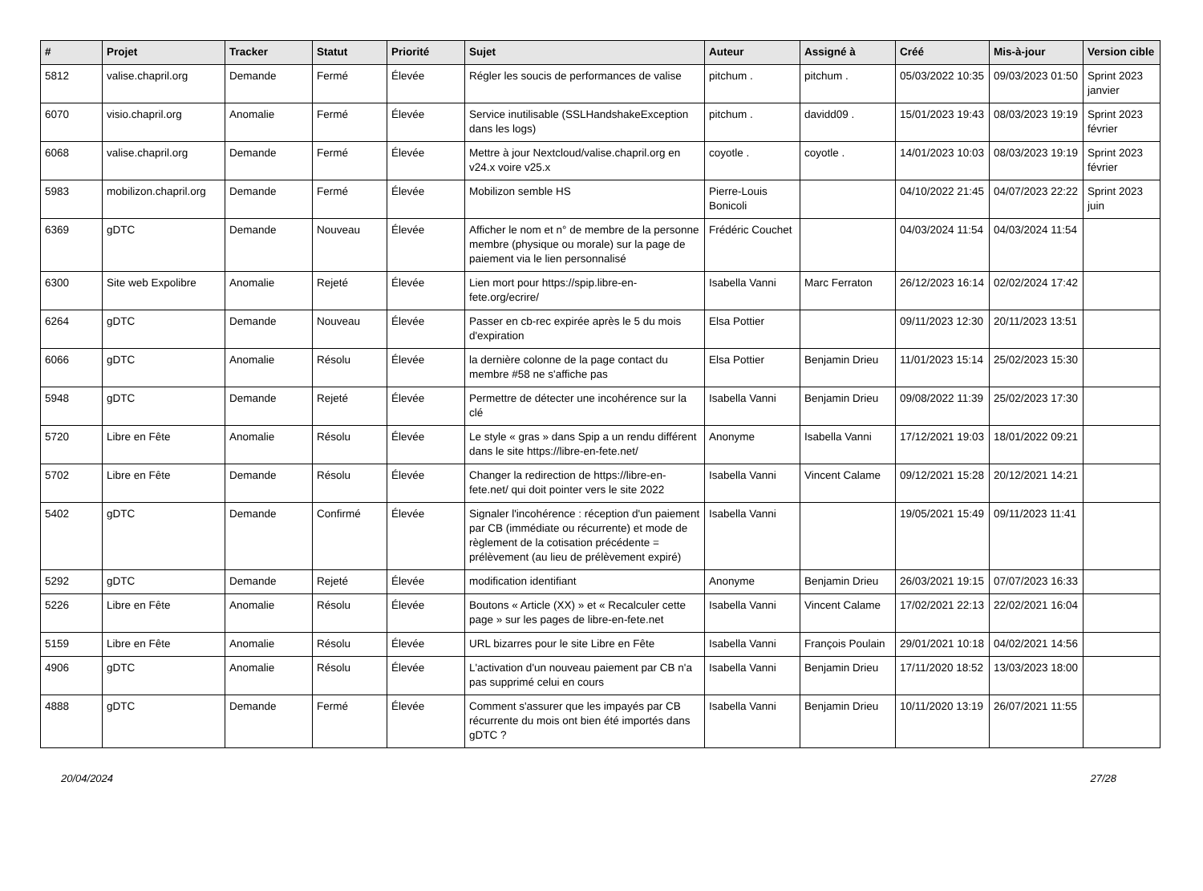| # | Projet | Tracker | Statut | Priorité | Sujet | Auteur | Assigné à | Créé | Mis-à-jour | Version cible |
| --- | --- | --- | --- | --- | --- | --- | --- | --- | --- | --- |
| 5812 | valise.chapril.org | Demande | Fermé | Élevée | Régler les soucis de performances de valise | pitchum . | pitchum . | 05/03/2022 10:35 | 09/03/2023 01:50 | Sprint 2023 janvier |
| 6070 | visio.chapril.org | Anomalie | Fermé | Élevée | Service inutilisable (SSLHandshakeException dans les logs) | pitchum . | davidd09 . | 15/01/2023 19:43 | 08/03/2023 19:19 | Sprint 2023 février |
| 6068 | valise.chapril.org | Demande | Fermé | Élevée | Mettre à jour Nextcloud/valise.chapril.org en v24.x voire v25.x | coyotle . | coyotle . | 14/01/2023 10:03 | 08/03/2023 19:19 | Sprint 2023 février |
| 5983 | mobilizon.chapril.org | Demande | Fermé | Élevée | Mobilizon semble HS | Pierre-Louis Bonicoli | | 04/10/2022 21:45 | 04/07/2023 22:22 | Sprint 2023 juin |
| 6369 | gDTC | Demande | Nouveau | Élevée | Afficher le nom et n° de membre de la personne membre (physique ou morale) sur la page de paiement via le lien personnalisé | Frédéric Couchet | | 04/03/2024 11:54 | 04/03/2024 11:54 | |
| 6300 | Site web Expolibre | Anomalie | Rejeté | Élevée | Lien mort pour https://spip.libre-en-fete.org/ecrire/ | Isabella Vanni | Marc Ferraton | 26/12/2023 16:14 | 02/02/2024 17:42 | |
| 6264 | gDTC | Demande | Nouveau | Élevée | Passer en cb-rec expirée après le 5 du mois d'expiration | Elsa Pottier | | 09/11/2023 12:30 | 20/11/2023 13:51 | |
| 6066 | gDTC | Anomalie | Résolu | Élevée | la dernière colonne de la page contact du membre #58 ne s'affiche pas | Elsa Pottier | Benjamin Drieu | 11/01/2023 15:14 | 25/02/2023 15:30 | |
| 5948 | gDTC | Demande | Rejeté | Élevée | Permettre de détecter une incohérence sur la clé | Isabella Vanni | Benjamin Drieu | 09/08/2022 11:39 | 25/02/2023 17:30 | |
| 5720 | Libre en Fête | Anomalie | Résolu | Élevée | Le style « gras » dans Spip a un rendu différent dans le site https://libre-en-fete.net/ | Anonyme | Isabella Vanni | 17/12/2021 19:03 | 18/01/2022 09:21 | |
| 5702 | Libre en Fête | Demande | Résolu | Élevée | Changer la redirection de https://libre-en-fete.net/ qui doit pointer vers le site 2022 | Isabella Vanni | Vincent Calame | 09/12/2021 15:28 | 20/12/2021 14:21 | |
| 5402 | gDTC | Demande | Confirmé | Élevée | Signaler l'incohérence : réception d'un paiement par CB (immédiate ou récurrente) et mode de règlement de la cotisation précédente = prélèvement (au lieu de prélèvement expiré) | Isabella Vanni | | 19/05/2021 15:49 | 09/11/2023 11:41 | |
| 5292 | gDTC | Demande | Rejeté | Élevée | modification identifiant | Anonyme | Benjamin Drieu | 26/03/2021 19:15 | 07/07/2023 16:33 | |
| 5226 | Libre en Fête | Anomalie | Résolu | Élevée | Boutons « Article (XX) » et « Recalculer cette page » sur les pages de libre-en-fete.net | Isabella Vanni | Vincent Calame | 17/02/2021 22:13 | 22/02/2021 16:04 | |
| 5159 | Libre en Fête | Anomalie | Résolu | Élevée | URL bizarres pour le site Libre en Fête | Isabella Vanni | François Poulain | 29/01/2021 10:18 | 04/02/2021 14:56 | |
| 4906 | gDTC | Anomalie | Résolu | Élevée | L'activation d'un nouveau paiement par CB n'a pas supprimé celui en cours | Isabella Vanni | Benjamin Drieu | 17/11/2020 18:52 | 13/03/2023 18:00 | |
| 4888 | gDTC | Demande | Fermé | Élevée | Comment s'assurer que les impayés par CB récurrente du mois ont bien été importés dans gDTC ? | Isabella Vanni | Benjamin Drieu | 10/11/2020 13:19 | 26/07/2021 11:55 | |
20/04/2024 27/28